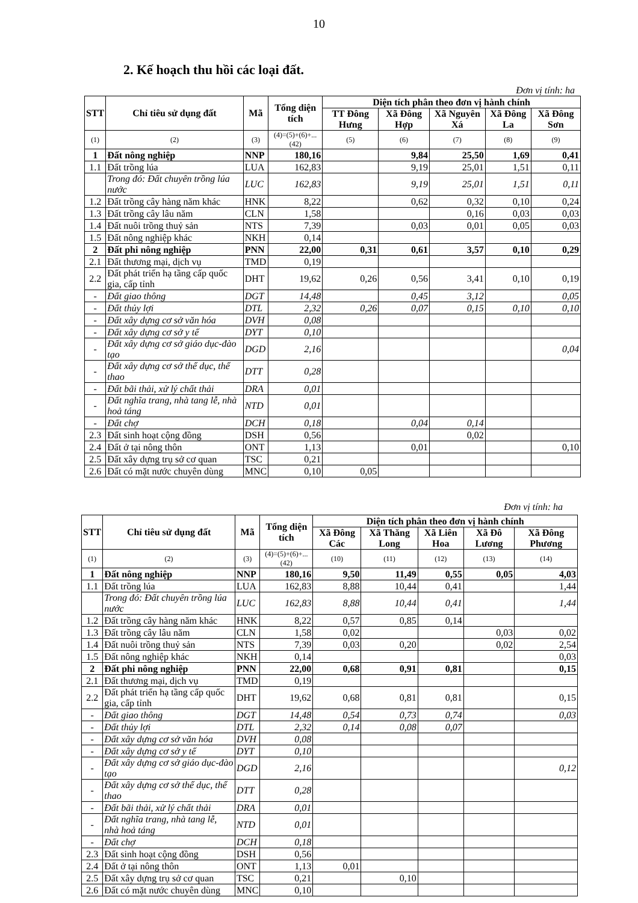10
2. Kế hoạch thu hồi các loại đất.
Đơn vị tính: ha
| STT | Chỉ tiêu sử dụng đất | Mã | Tổng diện tích | Diện tích phân theo đơn vị hành chính | | | | |
| --- | --- | --- | --- | --- | --- | --- | --- | --- |
| | | | | TT Đông Hưng | Xã Đông Hợp | Xã Nguyên Xá | Xã Đông La | Xã Đông Sơn |
| (1) | (2) | (3) | (4)=(5)+(6)+...(42) | (5) | (6) | (7) | (8) | (9) |
| 1 | Đất nông nghiệp | NNP | 180,16 | | 9,84 | 25,50 | 1,69 | 0,41 |
| 1.1 | Đất trồng lúa | LUA | 162,83 | | 9,19 | 25,01 | 1,51 | 0,11 |
| | Trong đó: Đất chuyên trồng lúa nước | LUC | 162,83 | | 9,19 | 25,01 | 1,51 | 0,11 |
| 1.2 | Đất trồng cây hàng năm khác | HNK | 8,22 | | 0,62 | 0,32 | 0,10 | 0,24 |
| 1.3 | Đất trồng cây lâu năm | CLN | 1,58 | | | 0,16 | 0,03 | 0,03 |
| 1.4 | Đất nuôi trồng thuỷ sản | NTS | 7,39 | | 0,03 | 0,01 | 0,05 | 0,03 |
| 1.5 | Đất nông nghiệp khác | NKH | 0,14 | | | | | |
| 2 | Đất phi nông nghiệp | PNN | 22,00 | 0,31 | 0,61 | 3,57 | 0,10 | 0,29 |
| 2.1 | Đất thương mại, dịch vụ | TMD | 0,19 | | | | | |
| 2.2 | Đất phát triển hạ tầng cấp quốc gia, cấp tỉnh | DHT | 19,62 | 0,26 | 0,56 | 3,41 | 0,10 | 0,19 |
| - | Đất giao thông | DGT | 14,48 | | 0,45 | 3,12 | | 0,05 |
| - | Đất thủy lợi | DTL | 2,32 | 0,26 | 0,07 | 0,15 | 0,10 | 0,10 |
| - | Đất xây dựng cơ sở văn hóa | DVH | 0,08 | | | | | |
| - | Đất xây dựng cơ sở y tế | DYT | 0,10 | | | | | |
| - | Đất xây dựng cơ sở giáo dục-đào tạo | DGD | 2,16 | | | | | 0,04 |
| - | Đất xây dựng cơ sở thể dục, thể thao | DTT | 0,28 | | | | | |
| - | Đất bãi thải, xử lý chất thải | DRA | 0,01 | | | | | |
| - | Đất nghĩa trang, nhà tang lễ, nhà hoả táng | NTD | 0,01 | | | | | |
| - | Đất chợ | DCH | 0,18 | | 0,04 | 0,14 | | |
| 2.3 | Đất sinh hoạt cộng đồng | DSH | 0,56 | | | 0,02 | | |
| 2.4 | Đất ở tại nông thôn | ONT | 1,13 | | 0,01 | | | 0,10 |
| 2.5 | Đất xây dựng trụ sở cơ quan | TSC | 0,21 | | | | | |
| 2.6 | Đất có mặt nước chuyên dùng | MNC | 0,10 | 0,05 | | | | |
Đơn vị tính: ha
| STT | Chỉ tiêu sử dụng đất | Mã | Tổng diện tích | Diện tích phân theo đơn vị hành chính | | | | |
| --- | --- | --- | --- | --- | --- | --- | --- | --- |
| | | | | Xã Đông Các | Xã Thăng Long | Xã Liên Hoa | Xã Đô Lương | Xã Đông Phương |
| (1) | (2) | (3) | (4)=(5)+(6)+...(42) | (10) | (11) | (12) | (13) | (14) |
| 1 | Đất nông nghiệp | NNP | 180,16 | 9,50 | 11,49 | 0,55 | 0,05 | 4,03 |
| 1.1 | Đất trồng lúa | LUA | 162,83 | 8,88 | 10,44 | 0,41 | | 1,44 |
| | Trong đó: Đất chuyên trồng lúa nước | LUC | 162,83 | 8,88 | 10,44 | 0,41 | | 1,44 |
| 1.2 | Đất trồng cây hàng năm khác | HNK | 8,22 | 0,57 | 0,85 | 0,14 | | |
| 1.3 | Đất trồng cây lâu năm | CLN | 1,58 | 0,02 | | | 0,03 | 0,02 |
| 1.4 | Đất nuôi trồng thuỷ sản | NTS | 7,39 | 0,03 | 0,20 | | 0,02 | 2,54 |
| 1.5 | Đất nông nghiệp khác | NKH | 0,14 | | | | | 0,03 |
| 2 | Đất phi nông nghiệp | PNN | 22,00 | 0,68 | 0,91 | 0,81 | | 0,15 |
| 2.1 | Đất thương mại, dịch vụ | TMD | 0,19 | | | | | |
| 2.2 | Đất phát triển hạ tầng cấp quốc gia, cấp tỉnh | DHT | 19,62 | 0,68 | 0,81 | 0,81 | | 0,15 |
| - | Đất giao thông | DGT | 14,48 | 0,54 | 0,73 | 0,74 | | 0,03 |
| - | Đất thủy lợi | DTL | 2,32 | 0,14 | 0,08 | 0,07 | | |
| - | Đất xây dựng cơ sở văn hóa | DVH | 0,08 | | | | | |
| - | Đất xây dựng cơ sở y tế | DYT | 0,10 | | | | | |
| - | Đất xây dựng cơ sở giáo dục-đào tạo | DGD | 2,16 | | | | | 0,12 |
| - | Đất xây dựng cơ sở thể dục, thể thao | DTT | 0,28 | | | | | |
| - | Đất bãi thải, xử lý chất thải | DRA | 0,01 | | | | | |
| - | Đất nghĩa trang, nhà tang lễ, nhà hoả táng | NTD | 0,01 | | | | | |
| - | Đất chợ | DCH | 0,18 | | | | | |
| 2.3 | Đất sinh hoạt cộng đồng | DSH | 0,56 | | | | | |
| 2.4 | Đất ở tại nông thôn | ONT | 1,13 | 0,01 | | | | |
| 2.5 | Đất xây dựng trụ sở cơ quan | TSC | 0,21 | | 0,10 | | | |
| 2.6 | Đất có mặt nước chuyên dùng | MNC | 0,10 | | | | | |